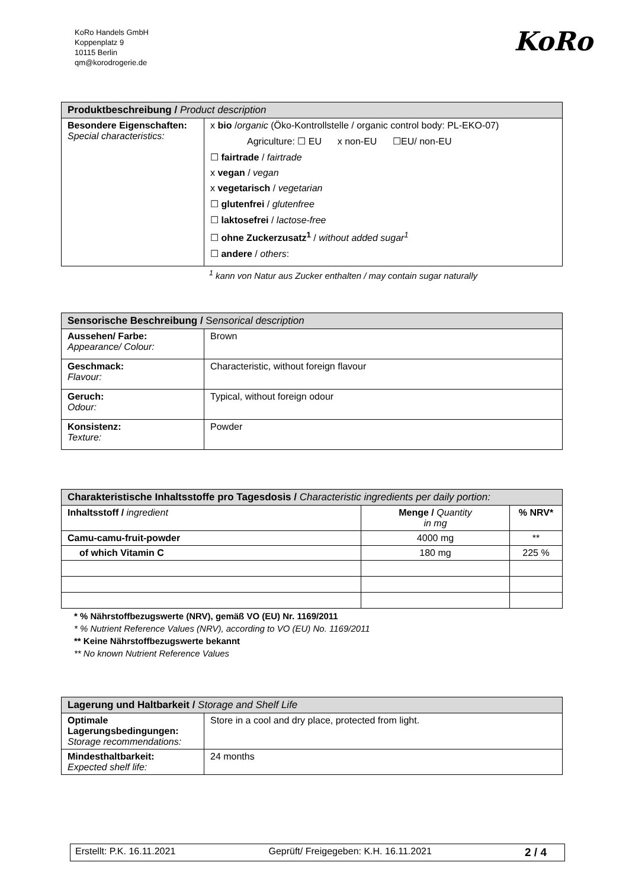KoRo Handels GmbH
Koppenplatz 9
10115 Berlin
qm@korodrogerie.de
KoRo
| Produktbeschreibung / Product description | |
| --- | --- |
| Besondere Eigenschaften: Special characteristics: | x bio / organic (Öko-Kontrollstelle / organic control body: PL-EKO-07) Agriculture: ☐ EU x non-EU ☐EU/ non-EU ☐ fairtrade / fairtrade x vegan / vegan x vegetarisch / vegetarian ☐ glutenfrei / glutenfree ☐ laktosefrei / lactose-free ☐ ohne Zuckerzusatz<sup>1</sup> / without added sugar<sup>1</sup> ☐ andere / others : |
<sup>1</sup> kann von Natur aus Zucker enthalten / may contain sugar naturally
| Sensorische Beschreibung / S ensorical description | |
| --- | --- |
| Aussehen/ Farbe: Appearance/ Colour: | Brown |
| Geschmack: Flavour: | Characteristic, without foreign flavour |
| Geruch: Odour: | Typical, without foreign odour |
| Konsistenz: Texture: | Powder |
| Charakteristische Inhaltsstoffe pro Tagesdosis / Characteristic ingredients per daily portion: | | |
| --- | --- | --- |
| Inhaltsstoff / ingredient | Menge / Quantity in mg | % NRV* |
| Camu-camu-fruit-powder | 4000 mg | ** |
| of which Vitamin C | 180 mg | 225 % |
* % Nährstoffbezugswerte (NRV), gemäß VO (EU) Nr. 1169/2011
* % Nutrient Reference Values (NRV), according to VO (EU) No. 1169/2011
** Keine Nährstoffbezugswerte bekannt
** No known Nutrient Reference Values
| Lagerung und Haltbarkeit / Storage and Shelf Life | |
| --- | --- |
| Optimale Lagerungsbedingungen: Storage recommendations: | Store in a cool and dry place, protected from light. |
| Mindesthaltbarkeit: Expected shelf life: | 24 months |
Erstellt: P.K. 16.11.2021 Geprüft/ Freigegeben: K.H. 16.11.2021 2 / 4